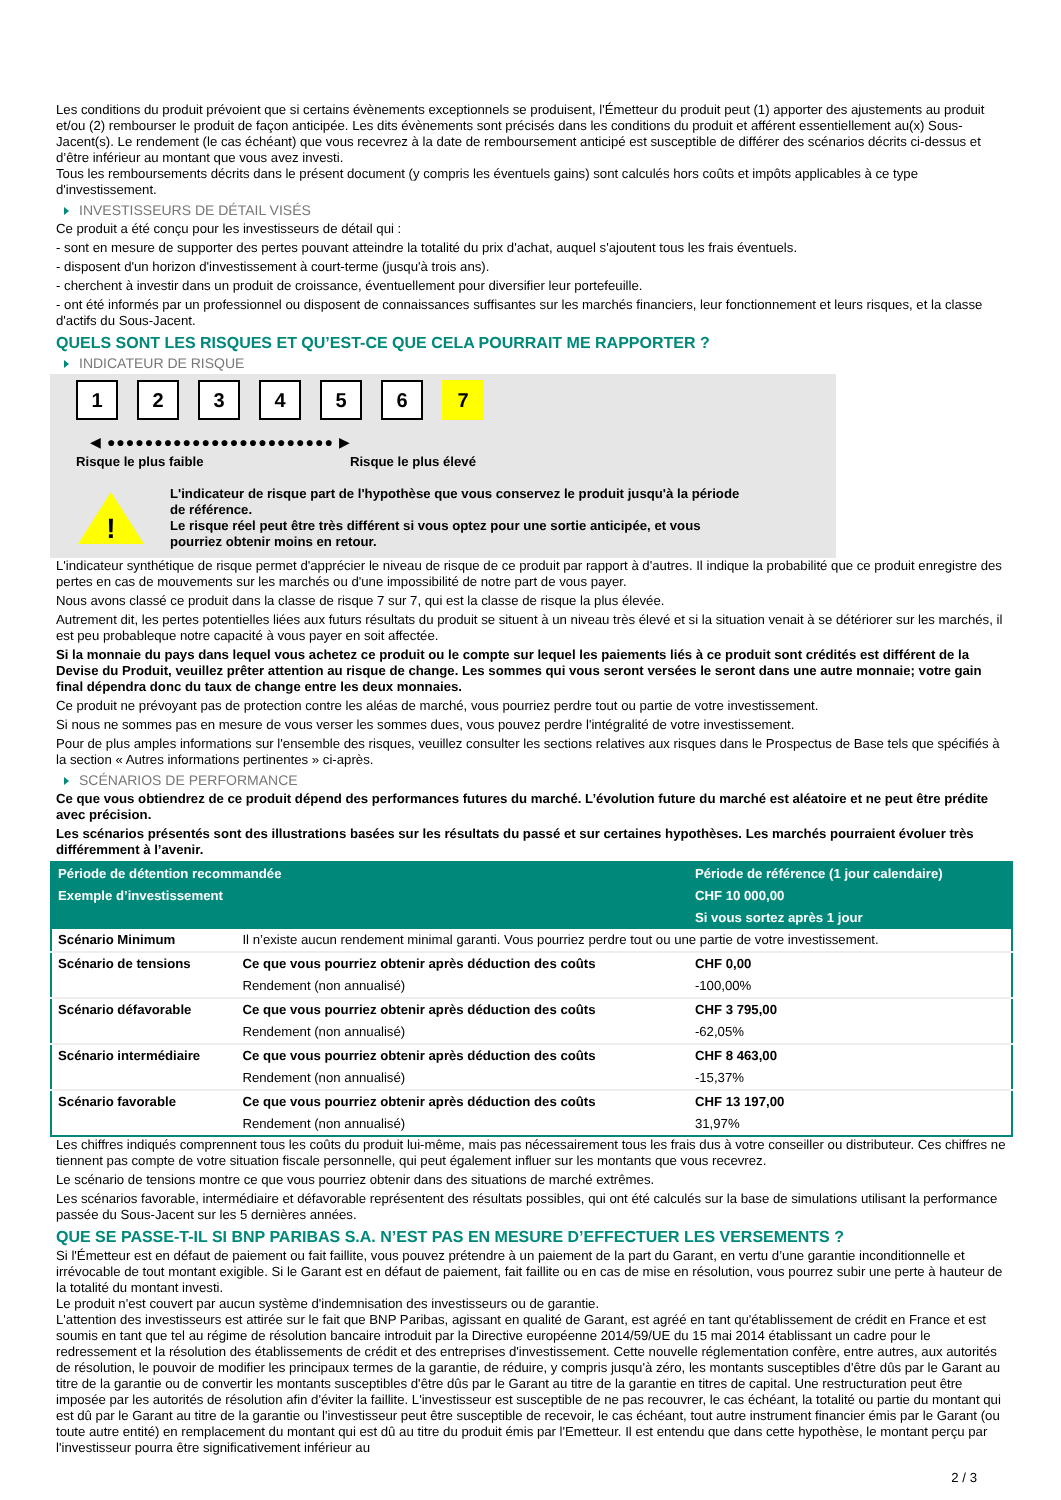Les conditions du produit prévoient que si certains évènements exceptionnels se produisent, l'Émetteur du produit peut (1) apporter des ajustements au produit et/ou (2) rembourser le produit de façon anticipée. Les dits évènements sont précisés dans les conditions du produit et afférent essentiellement au(x) Sous-Jacent(s). Le rendement (le cas échéant) que vous recevrez à la date de remboursement anticipé est susceptible de différer des scénarios décrits ci-dessus et d’être inférieur au montant que vous avez investi.
Tous les remboursements décrits dans le présent document (y compris les éventuels gains) sont calculés hors coûts et impôts applicables à ce type d'investissement.
INVESTISSEURS DE DÉTAIL VISÉS
Ce produit a été conçu pour les investisseurs de détail qui :
- sont en mesure de supporter des pertes pouvant atteindre la totalité du prix d'achat, auquel s'ajoutent tous les frais éventuels.
- disposent d'un horizon d'investissement à court-terme (jusqu'à trois ans).
- cherchent à investir dans un produit de croissance, éventuellement pour diversifier leur portefeuille.
- ont été informés par un professionnel ou disposent de connaissances suffisantes sur les marchés financiers, leur fonctionnement et leurs risques, et la classe d'actifs du Sous-Jacent.
QUELS SONT LES RISQUES ET QU’EST-CE QUE CELA POURRAIT ME RAPPORTER ?
INDICATEUR DE RISQUE
123456 7
◀ ●●●●●●●●●●●●●●●●●●●●●●●● ▶
Risque le plus faible Risque le plus élevé
!
L'indicateur de risque part de l'hypothèse que vous conservez le produit jusqu'à la période de référence.
Le risque réel peut être très différent si vous optez pour une sortie anticipée, et vous pourriez obtenir moins en retour.
L'indicateur synthétique de risque permet d'apprécier le niveau de risque de ce produit par rapport à d'autres. Il indique la probabilité que ce produit enregistre des pertes en cas de mouvements sur les marchés ou d'une impossibilité de notre part de vous payer.
Nous avons classé ce produit dans la classe de risque 7 sur 7, qui est la classe de risque la plus élevée.
Autrement dit, les pertes potentielles liées aux futurs résultats du produit se situent à un niveau très élevé et si la situation venait à se détériorer sur les marchés, il est peu probableque notre capacité à vous payer en soit affectée.
Si la monnaie du pays dans lequel vous achetez ce produit ou le compte sur lequel les paiements liés à ce produit sont crédités est différent de la Devise du Produit, veuillez prêter attention au risque de change. Les sommes qui vous seront versées le seront dans une autre monnaie; votre gain final dépendra donc du taux de change entre les deux monnaies.
Ce produit ne prévoyant pas de protection contre les aléas de marché, vous pourriez perdre tout ou partie de votre investissement.
Si nous ne sommes pas en mesure de vous verser les sommes dues, vous pouvez perdre l'intégralité de votre investissement.
Pour de plus amples informations sur l'ensemble des risques, veuillez consulter les sections relatives aux risques dans le Prospectus de Base tels que spécifiés à la section « Autres informations pertinentes » ci-après.
SCÉNARIOS DE PERFORMANCE
Ce que vous obtiendrez de ce produit dépend des performances futures du marché. L’évolution future du marché est aléatoire et ne peut être prédite avec précision.
Les scénarios présentés sont des illustrations basées sur les résultats du passé et sur certaines hypothèses. Les marchés pourraient évoluer très différemment à l’avenir.
| Période de détention recommandée | | Période de référence (1 jour calendaire) |
| Exemple d’investissement | | CHF 10 000,00 |
| | | Si vous sortez après 1 jour |
| Scénario Minimum | Il n’existe aucun rendement minimal garanti. Vous pourriez perdre tout ou une partie de votre investissement. | |
| Scénario de tensions | Ce que vous pourriez obtenir après déduction des coûts | CHF 0,00 |
| | Rendement (non annualisé) | -100,00% |
| Scénario défavorable | Ce que vous pourriez obtenir après déduction des coûts | CHF 3 795,00 |
| | Rendement (non annualisé) | -62,05% |
| Scénario intermédiaire | Ce que vous pourriez obtenir après déduction des coûts | CHF 8 463,00 |
| | Rendement (non annualisé) | -15,37% |
| Scénario favorable | Ce que vous pourriez obtenir après déduction des coûts | CHF 13 197,00 |
| | Rendement (non annualisé) | 31,97% |
Les chiffres indiqués comprennent tous les coûts du produit lui-même, mais pas nécessairement tous les frais dus à votre conseiller ou distributeur. Ces chiffres ne tiennent pas compte de votre situation fiscale personnelle, qui peut également influer sur les montants que vous recevrez.
Le scénario de tensions montre ce que vous pourriez obtenir dans des situations de marché extrêmes.
Les scénarios favorable, intermédiaire et défavorable représentent des résultats possibles, qui ont été calculés sur la base de simulations utilisant la performance passée du Sous-Jacent sur les 5 dernières années.
QUE SE PASSE-T-IL SI BNP PARIBAS S.A. N’EST PAS EN MESURE D’EFFECTUER LES VERSEMENTS ?
Si l'Émetteur est en défaut de paiement ou fait faillite, vous pouvez prétendre à un paiement de la part du Garant, en vertu d’une garantie inconditionnelle et irrévocable de tout montant exigible. Si le Garant est en défaut de paiement, fait faillite ou en cas de mise en résolution, vous pourrez subir une perte à hauteur de la totalité du montant investi.
Le produit n'est couvert par aucun système d'indemnisation des investisseurs ou de garantie.
L'attention des investisseurs est attirée sur le fait que BNP Paribas, agissant en qualité de Garant, est agréé en tant qu'établissement de crédit en France et est soumis en tant que tel au régime de résolution bancaire introduit par la Directive européenne 2014/59/UE du 15 mai 2014 établissant un cadre pour le redressement et la résolution des établissements de crédit et des entreprises d'investissement. Cette nouvelle réglementation confère, entre autres, aux autorités de résolution, le pouvoir de modifier les principaux termes de la garantie, de réduire, y compris jusqu'à zéro, les montants susceptibles d'être dûs par le Garant au titre de la garantie ou de convertir les montants susceptibles d'être dûs par le Garant au titre de la garantie en titres de capital. Une restructuration peut être imposée par les autorités de résolution afin d'éviter la faillite. L'investisseur est susceptible de ne pas recouvrer, le cas échéant, la totalité ou partie du montant qui est dû par le Garant au titre de la garantie ou l'investisseur peut être susceptible de recevoir, le cas échéant, tout autre instrument financier émis par le Garant (ou toute autre entité) en remplacement du montant qui est dû au titre du produit émis par l'Emetteur. Il est entendu que dans cette hypothèse, le montant perçu par l'investisseur pourra être significativement inférieur au
2 / 3